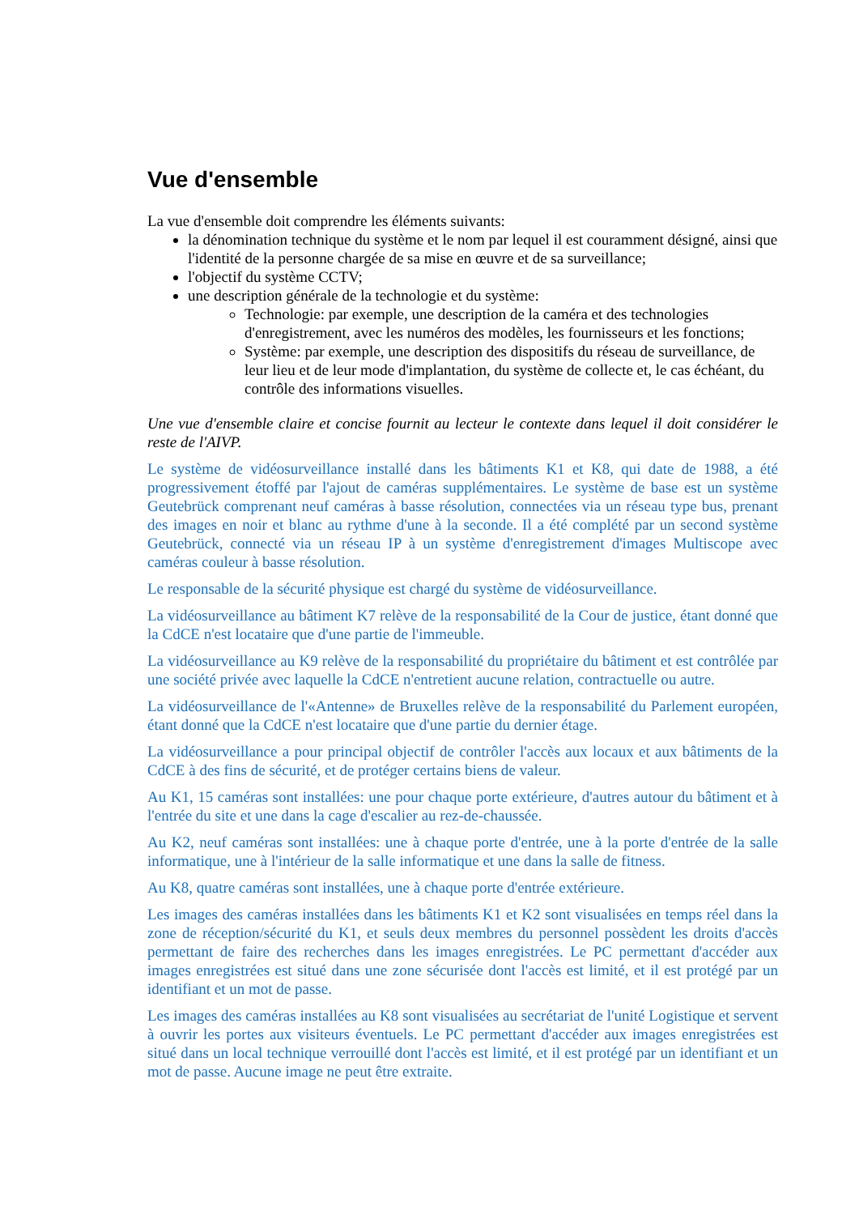Vue d'ensemble
La vue d'ensemble doit comprendre les éléments suivants:
la dénomination technique du système et le nom par lequel il est couramment désigné, ainsi que l'identité de la personne chargée de sa mise en œuvre et de sa surveillance;
l'objectif du système CCTV;
une description générale de la technologie et du système:
Technologie: par exemple, une description de la caméra et des technologies d'enregistrement, avec les numéros des modèles, les fournisseurs et les fonctions;
Système: par exemple, une description des dispositifs du réseau de surveillance, de leur lieu et de leur mode d'implantation, du système de collecte et, le cas échéant, du contrôle des informations visuelles.
Une vue d'ensemble claire et concise fournit au lecteur le contexte dans lequel il doit considérer le reste de l'AIVP.
Le système de vidéosurveillance installé dans les bâtiments K1 et K8, qui date de 1988, a été progressivement étoffé par l'ajout de caméras supplémentaires. Le système de base est un système Geutebrück comprenant neuf caméras à basse résolution, connectées via un réseau type bus, prenant des images en noir et blanc au rythme d'une à la seconde. Il a été complété par un second système Geutebrück, connecté via un réseau IP à un système d'enregistrement d'images Multiscope avec caméras couleur à basse résolution.
Le responsable de la sécurité physique est chargé du système de vidéosurveillance.
La vidéosurveillance au bâtiment K7 relève de la responsabilité de la Cour de justice, étant donné que la CdCE n'est locataire que d'une partie de l'immeuble.
La vidéosurveillance au K9 relève de la responsabilité du propriétaire du bâtiment et est contrôlée par une société privée avec laquelle la CdCE n'entretient aucune relation, contractuelle ou autre.
La vidéosurveillance de l'«Antenne» de Bruxelles relève de la responsabilité du Parlement européen, étant donné que la CdCE n'est locataire que d'une partie du dernier étage.
La vidéosurveillance a pour principal objectif de contrôler l'accès aux locaux et aux bâtiments de la CdCE à des fins de sécurité, et de protéger certains biens de valeur.
Au K1, 15 caméras sont installées: une pour chaque porte extérieure, d'autres autour du bâtiment et à l'entrée du site et une dans la cage d'escalier au rez-de-chaussée.
Au K2, neuf caméras sont installées: une à chaque porte d'entrée, une à la porte d'entrée de la salle informatique, une à l'intérieur de la salle informatique et une dans la salle de fitness.
Au K8, quatre caméras sont installées, une à chaque porte d'entrée extérieure.
Les images des caméras installées dans les bâtiments K1 et K2 sont visualisées en temps réel dans la zone de réception/sécurité du K1, et seuls deux membres du personnel possèdent les droits d'accès permettant de faire des recherches dans les images enregistrées. Le PC permettant d'accéder aux images enregistrées est situé dans une zone sécurisée dont l'accès est limité, et il est protégé par un identifiant et un mot de passe.
Les images des caméras installées au K8 sont visualisées au secrétariat de l'unité Logistique et servent à ouvrir les portes aux visiteurs éventuels. Le PC permettant d'accéder aux images enregistrées est situé dans un local technique verrouillé dont l'accès est limité, et il est protégé par un identifiant et un mot de passe. Aucune image ne peut être extraite.